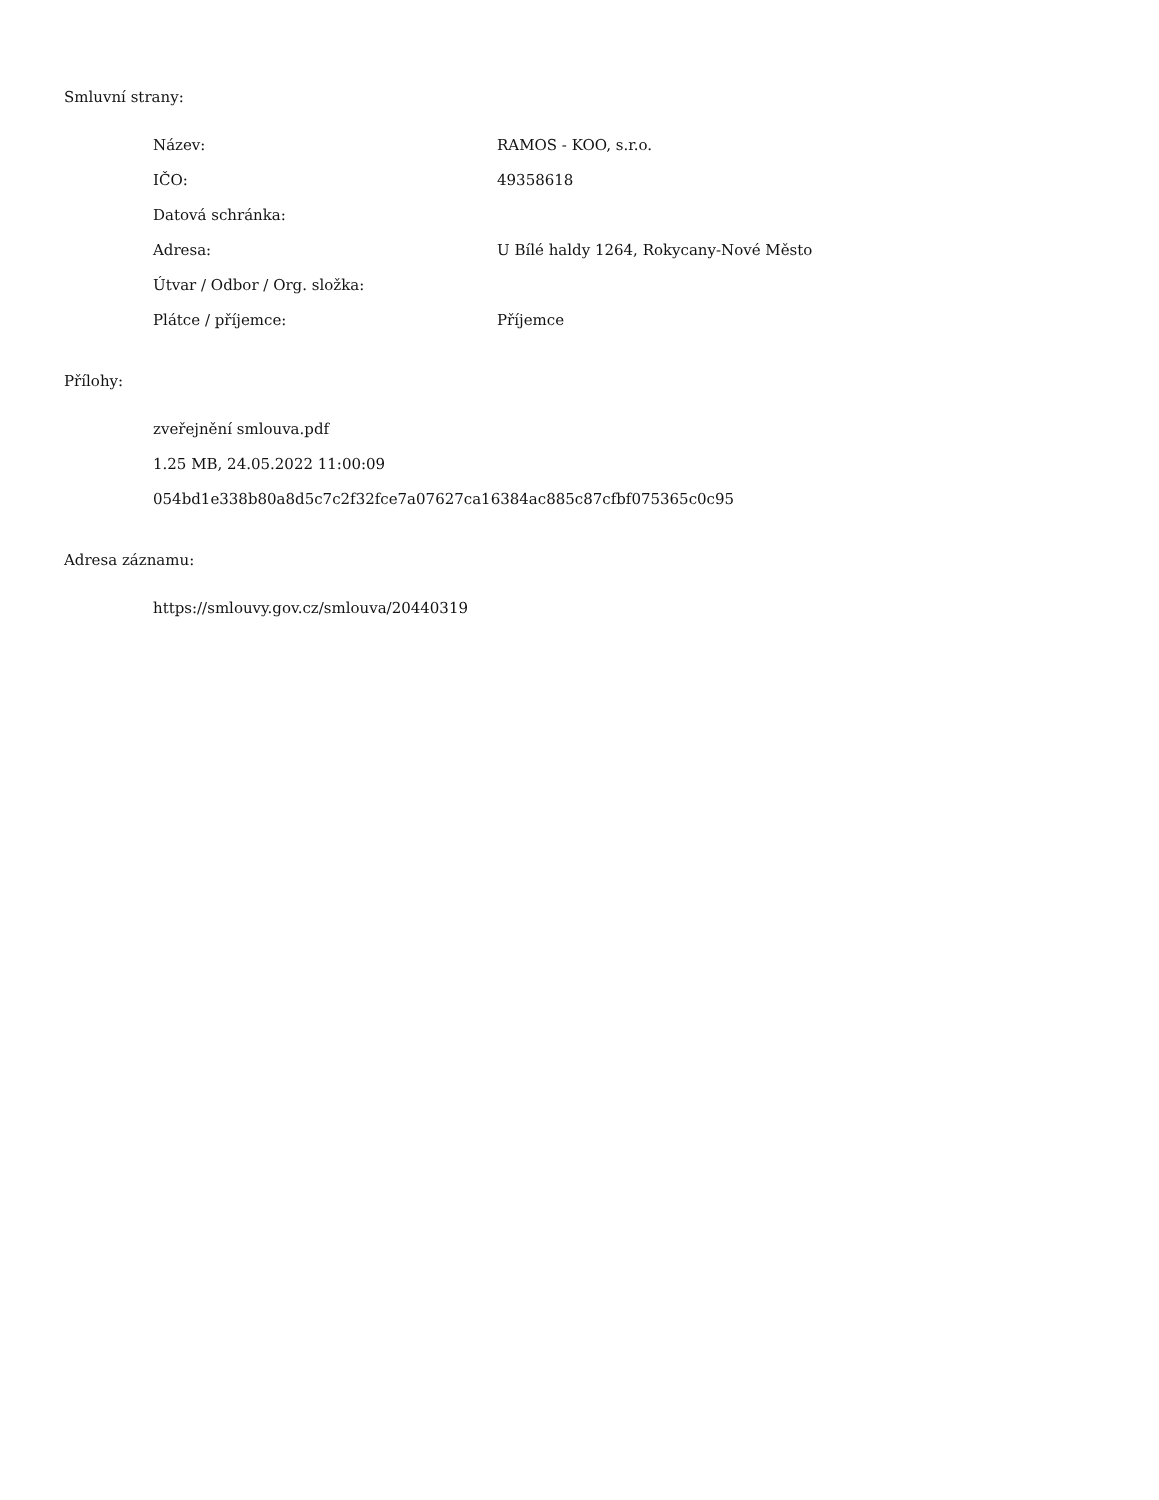Smluvní strany:
| Název: | RAMOS - KOO, s.r.o. |
| IČO: | 49358618 |
| Datová schránka: | |
| Adresa: | U Bílé haldy 1264, Rokycany-Nové Město |
| Útvar / Odbor / Org. složka: | |
| Plátce / příjemce: | Příjemce |
Přílohy:
zveřejnění smlouva.pdf
1.25 MB, 24.05.2022 11:00:09
054bd1e338b80a8d5c7c2f32fce7a07627ca16384ac885c87cfbf075365c0c95
Adresa záznamu:
https://smlouvy.gov.cz/smlouva/20440319